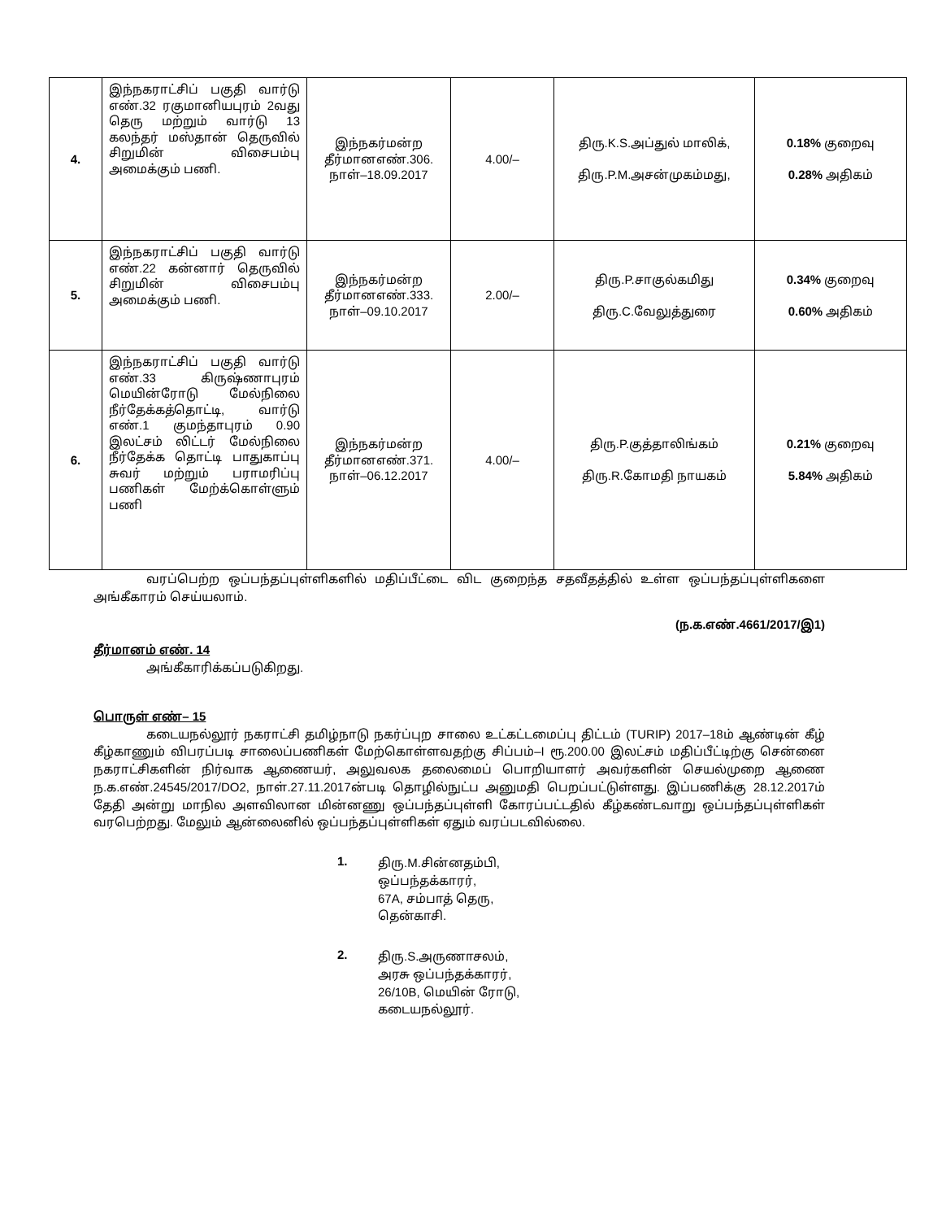| 4. | இந்நகராட்சிப் பகுதி வார்டு எண்.32 ரகுமானியபுரம் 2வது தெரு மற்றும் வார்டு 13 கலந்தர் மஸ்தான் தெருவில் சிறுமின் விசைபம்பு அமைக்கும் பணி. | இந்நகர்மன்ற தீர்மானஎண்.306. நாள்–18.09.2017 | 4.00/– | திரு.K.S.அப்துல் மாலிக், திரு.P.M.அசன்முகம்மது, | 0.18% குறைவு 0.28% அதிகம் |
| 5. | இந்நகராட்சிப் பகுதி வார்டு எண்.22 கன்னார் தெருவில் சிறுமின் விசைபம்பு அமைக்கும் பணி. | இந்நகர்மன்ற தீர்மானஎண்.333. நாள்–09.10.2017 | 2.00/– | திரு.P.சாகுல்கமிது திரு.C.வேலுத்துரை | 0.34% குறைவு 0.60% அதிகம் |
| 6. | இந்நகராட்சிப் பகுதி வார்டு எண்.33 கிருஷ்ணாபுரம் மெயின்ரோடு மேல்நிலை நீர்தேக்கத்தொட்டி, வார்டு எண்.1 குமந்தாபுரம் 0.90 இலட்சம் லிட்டர் மேல்நிலை நீர்தேக்க தொட்டி பாதுகாப்பு சுவர் மற்றும் பராமரிப்பு பணிகள் மேற்க்கொள்ளும் பணி | இந்நகர்மன்ற தீர்மானஎண்.371. நாள்–06.12.2017 | 4.00/– | திரு.P.குத்தாலிங்கம் திரு.R.கோமதி நாயகம் | 0.21% குறைவு 5.84% அதிகம் |
வரப்பெற்ற ஒப்பந்தப்புள்ளிகளில் மதிப்பீட்டை விட குறைந்த சதவீதத்தில் உள்ள ஒப்பந்தப்புள்ளிகளை அங்கீகாரம் செய்யலாம்.
(ந.க.எண்.4661/2017/இ1)
தீர்மானம் எண். 14
அங்கீகாரிக்கப்படுகிறது.
பொருள் எண்– 15
கடையநல்லூர் நகராட்சி தமிழ்நாடு நகர்ப்புற சாலை உட்கட்டமைப்பு திட்டம் (TURIP) 2017–18ம் ஆண்டின் கீழ் கீழ்காணும் விபரப்படி சாலைப்பணிகள் மேற்கொள்ளவதற்கு சிப்பம்–I ரூ.200.00 இலட்சம் மதிப்பீட்டிற்கு சென்னை நகராட்சிகளின் நிர்வாக ஆணையர், அலுவலக தலைமைப் பொறியாளர் அவர்களின் செயல்முறை ஆணை ந.க.எண்.24545/2017/DO2, நாள்.27.11.2017ன்படி தொழில்நுட்ப அனுமதி பெறப்பட்டுள்ளது. இப்பணிக்கு 28.12.2017ம் தேதி அன்று மாநில அளவிலான மின்னணு ஒப்பந்தப்புள்ளி கோரப்பட்டதில் கீழ்கண்டவாறு ஒப்பந்தப்புள்ளிகள் வரபெற்றது. மேலும் ஆன்லைனில் ஒப்பந்தப்புள்ளிகள் ஏதும் வரப்படவில்லை.
1.
திரு.M.சின்னதம்பி,
ஒப்பந்தக்காரர்,
67A, சம்பாத் தெரு,
தென்காசி.
2.
திரு.S.அருணாசலம்,
அரசு ஒப்பந்தக்காரர்,
26/10B, மெயின் ரோடு,
கடையநல்லூர்.